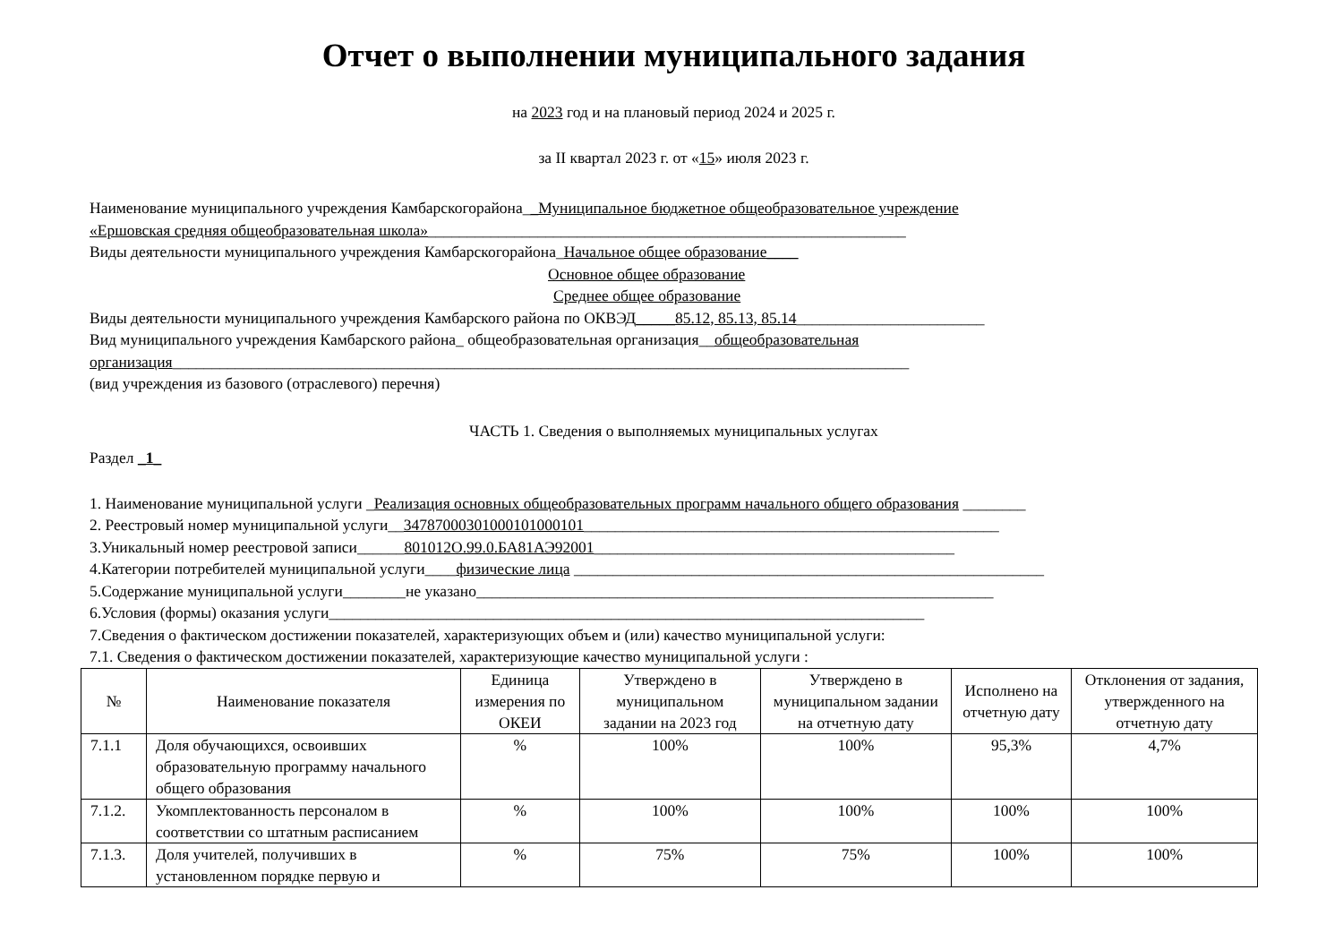Отчет о выполнении муниципального задания
на 2023 год и на плановый период 2024 и 2025 г.
за II квартал 2023 г. от «15» июля 2023 г.
Наименование муниципального учреждения Камбарскогорайона__Муниципальное бюджетное общеобразовательное учреждение
«Ершовская средняя общеобразовательная школа»_____________________________________________________________
Виды деятельности муниципального учреждения Камбарскогорайона_Начальное общее образование____
Основное общее образование
Среднее общее образование
Виды деятельности муниципального учреждения Камбарского района по ОКВЭД_____85.12, 85.13, 85.14________________________
Вид муниципального учреждения Камбарского района_ общеобразовательная организация__общеобразовательная
организация______________________________________________________________________________________________
(вид учреждения из базового (отраслевого) перечня)
ЧАСТЬ 1. Сведения о выполняемых муниципальных услугах
Раздел _1_
1. Наименование муниципальной услуги _Реализация основных общеобразовательных программ начального общего образования ________
2. Реестровый номер муниципальной услуги__34787000301000101000101_____________________________________________________
3.Уникальный номер реестровой записи______801012О.99.0.БА81АЭ92001______________________________________________
4.Категории потребителей муниципальной услуги____физические лица ____________________________________________________________
5.Содержание муниципальной услуги________не указано__________________________________________________________________
6.Условия (формы) оказания услуги____________________________________________________________________________
7.Сведения о фактическом достижении показателей, характеризующих объем и (или) качество муниципальной услуги:
7.1. Сведения о фактическом достижении показателей, характеризующие качество муниципальной услуги :
| № | Наименование показателя | Единица измерения по ОКЕИ | Утверждено в муниципальном задании на 2023 год | Утверждено в муниципальном задании на отчетную дату | Исполнено на отчетную дату | Отклонения от задания, утвержденного на отчетную дату |
| --- | --- | --- | --- | --- | --- | --- |
| 7.1.1 | Доля обучающихся, освоивших образовательную программу начального общего образования | % | 100% | 100% | 95,3% | 4,7% |
| 7.1.2. | Укомплектованность персоналом в соответствии со штатным расписанием | % | 100% | 100% | 100% | 100% |
| 7.1.3. | Доля учителей, получивших в установленном порядке первую и | % | 75% | 75% | 100% | 100% |